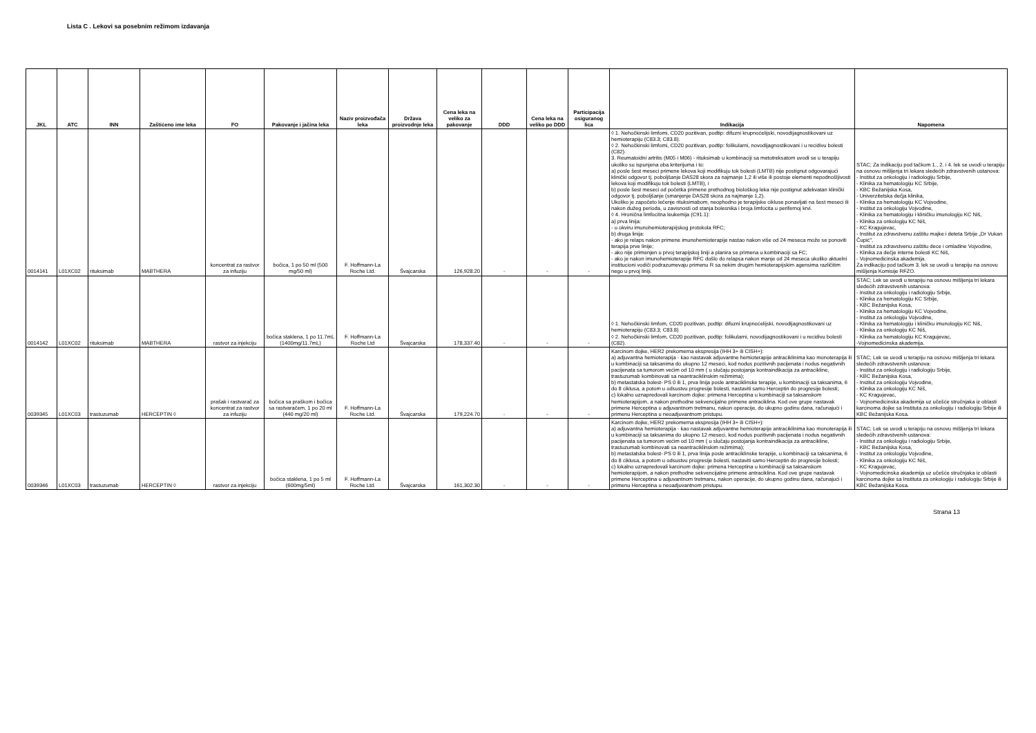Lista C . Lekovi sa posebnim režimom izdavanja
| JKL | ATC | INN | Zaštićeno ime leka | FO | Pakovanje i jačina leka | Naziv proizvođača leka | Država proizvodnje leka | Cena leka na veliko za pakovanje | DDD | Cena leka na veliko po DDD | Participacija osiguranog lica | Indikacija | Napomena |
| --- | --- | --- | --- | --- | --- | --- | --- | --- | --- | --- | --- | --- | --- |
| 0014141 | L01XC02 | rituksimab | MABTHERA | koncentrat za rastvor za infuziju | bočica, 1 po 50 ml (500 mg/50 ml) | F. Hoffmann-La Roche Ltd. | Švajcarska | 126,928.20 | - | - | - | ◊ 1. Nehočkinski limfomi, CD20 pozitivan, podtip: difuzni krupnoćelijski, novodijagnostikovani uz hemioterapiju (C83.3; C83.8). ◊ 2. Nehočkinski limfomi, CD20 pozitivan, podtip: folikularni, novodijagnostikovani i u recidivu bolesti (C82). 3. Reumatoidni artritis (M05 i M06) - rituksimab u kombinaciji sa metotreksatom uvodi se u terapiju ukoliko su ispunjena oba kriterijuma i to: a) posle šest meseci primene lekova koji modifikuju tok bolesti (LMTB) nije postignut odgovarajući klinički odgovor tj. poboljšanje DAS28 skora za najmanje 1,2 ili više ili postoje elementi nepodnošljivosti lekova koji modifikuju tok bolesti (LMTB), i b) posle šest meseci od početka primene prethodnog biološkog leka nije postignut adekvatan klinički odgovor tj. poboljšanje (smanjenje DAS28 skora za najmanje 1,2). Ukoliko je započeto lečenje rituksimabom, neophodno je terapijske cikluse ponavljati na šest meseci ili nakon dužeg perioda, u zavisnosti od stanja bolesnika i broja limfocita u perifernoj krvi. ◊ 4. Hronična limfocitna leukemija (C91.1): a) prva linija: - u okviru imunohemioterapijskog protokola RFC; b) druga linija: - ako je relaps nakon primene imunohemioterapije nastao nakon više od 24 meseca može se ponoviti terapija prve linije; - ako nije primenjen u prvoj terapijskoj liniji a planira se primena u kombinaciji sa FC; - ako je nakon imunohemioterapije RFC došlo do relapsa nakon manje od 24 meseca ukoliko aktuelni institucioni vodiči podrazumevaju primenu R sa nekim drugim hemioterapijskim agensima različitim nego u prvoj liniji. | STAC; Za indikaciju pod tačkom 1., 2. i 4. lek se uvodi u terapiju na osnovu mišljenja tri lekara sledećih zdravstvenih ustanova: - Institut za onkologiju i radiologiju Srbije, - Klinika za hematologiju KC Srbije, - KBC Bežanijska Kosa, - Univerzitetska dečja klinika, - Klinika za hematologiju KC Vojvodine, - Institut za onkologiju Vojvodine, - Klinika za hematologiju i kliničku imunologiju KC Niš, - Klinika za onkologiju KC Niš, - KC Kragujevac, - Institut za zdravstvenu zaštitu majke i deteta Srbije „Dr Vukan Čupić", - Institut za zdravstvenu zaštitu dece i omladine Vojvodine, - Klinika za dečje interne bolesti KC Niš, - Vojnomedicinska akademija. Za indikaciju pod tačkom 3. lek se uvodi u terapiju na osnovu mišljenja Komisije RFZO. |
| 0014142 | L01XC02 | rituksimab | MABTHERA | rastvor za injekciju | bočica staklena, 1 po 11.7mL (1400mg/11.7mL) | F. Hoffmann-La Roche Ltd | Švajcarska | 178,337.40 | - | - | - | ◊ 1. Nehočkinski limfom, CD20 pozitivan, podtip: difuzni krupnoćelijski, novodijagnostikovani uz hemioterapiju (C83.3; C83.8) ◊ 2. Nehočkinski limfom, CD20 pozitivan, podtip: folikularni, novodijagnostikovani i u recidivu bolesti (C82). | STAC; Lek se uvodi u terapiju na osnovu mišljenja tri lekara sledećih zdravstvenih ustanova: - Institut za onkologiju i radiologiju Srbije, - Klinika za hematologiju KC Srbije, - KBC Bežanijska Kosa, - Klinika za hematologiju KC Vojvodine, - Institut za onkologiju Vojvodine, - Klinika za hematologiju i kliničku imunologiju KC Niš, - Klinika za onkologiju KC Niš, - Klinika za hematologiju KC Kragujevac, -Vojnomedicinska akademija. |
| 0039345 | L01XC03 | trastuzumab | HERCEPTIN ◊ | prašak i rastvarač za koncentrat za rastvor za infuziju | bočica sa praškom i bočica sa rastvaračem, 1 po 20 ml (440 mg/20 ml) | F. Hoffmann-La Roche Ltd. | Švajcarska | 179,224.70 | - | - | - | Karcinom dojke, HER2 prekomerna ekspresija (IHH 3+ ili CISH+): a) adjuvantna hemioterapija - kao nastavak adjuvantne hemioterapije antraciklinima kao monoterapija ili u kombinaciji sa taksanima do ukupno 12 meseci, kod nodus pozitivnih pacijenata i nodus negativnih pacijenata sa tumorom većim od 10 mm ( u slučaju postojanja kontraindikacija za antracikline, trastuzumab kombinovati sa neantraciklinskim režimima); b) metastatska bolest- PS 0 ili 1, prva linija posle antraciklinske terapije, u kombinaciji sa taksanima, 6 do 8 ciklusa, a potom u odsustvu progresije bolesti, nastaviti samo Herceptin do progresije bolesti; c) lokalno uznapredovali karcinom dojke: primena Herceptina u kombinaciji sa taksanskom hemioterapijom, a nakon prethodne sekvencijalne primene antraciklina. Kod ove grupe nastavak primene Herceptina u adjuvantnom tretmanu, nakon operacije, do ukupno godinu dana, računajući i primenu Herceptina u neoadjuvantnom pristupu. | STAC; Lek se uvodi u terapiju na osnovu mišljenja tri lekara sledećih zdravstvenih ustanova: - Institut za onkologiju i radiologiju Srbije, - KBC Bežanijska Kosa, - Institut za onkologiju Vojvodine, - Klinika za onkologiju KC Niš, - KC Kragujevac, - Vojnomedicinska akademija uz učešće stručnjaka iz oblasti karcinoma dojke sa Instituta za onkologiju i radiologiju Srbije ili KBC Bežanijska Kosa. |
| 0039346 | L01XC03 | trastuzumab | HERCEPTIN ◊ | rastvor za injekciju | bočica staklena, 1 po 5 ml (600mg/5ml) | F. Hoffmann-La Roche Ltd. | Švajcarska | 161,302.30 | - | - | - | Karcinom dojke, HER2 prekomerna ekspresija (IHH 3+ ili CISH+): a) adjuvantna hemioterapija - kao nastavak adjuvantne hemioterapije antraciklinima kao monoterapija ili u kombinaciji sa taksanima do ukupno 12 meseci, kod nodus pozitivnih pacijenata i nodus negativnih pacijenata sa tumorom većim od 10 mm ( u slučaju postojanja kontraindikacija za antracikline, trastuzumab kombinovati sa neantraciklinskim režimima); b) metastatska bolest- PS 0 ili 1, prva linija posle antraciklinske terapije, u kombinaciji sa taksanima, 6 do 8 ciklusa, a potom u odsustvu progresije bolesti, nastaviti samo Herceptin do progresije bolesti; c) lokalno uznapredovali karcinom dojke: primena Herceptina u kombinaciji sa taksanskom hemioterapijom, a nakon prethodne sekvencijalne primene antraciklina. Kod ove grupe nastavak primene Herceptina u adjuvantnom tretmanu, nakon operacije, do ukupno godinu dana, računajući i primenu Herceptina u neoadjuvantnom pristupu. | STAC; Lek se uvodi u terapiju na osnovu mišljenja tri lekara sledećih zdravstvenih ustanova: - Institut za onkologiju i radiologiju Srbije, - KBC Bežanijska Kosa, - Institut za onkologiju Vojvodine, - Klinika za onkologiju KC Niš, - KC Kragujevac, - Vojnomedicinska akademija uz učešće stručnjaka iz oblasti karcinoma dojke sa Instituta za onkologiju i radiologiju Srbije ili KBC Bežanijska Kosa. |
Strana 13